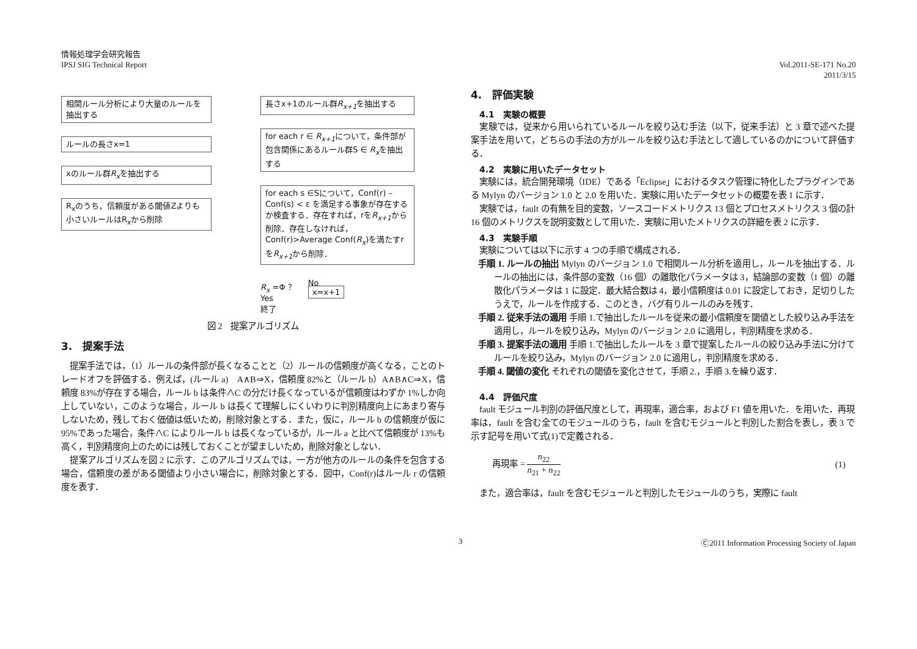情報処理学会研究報告
IPSJ SIG Technical Report
Vol.2011-SE-171 No.20
2011/3/15
相関ルール分析により大量のルールを抽出する
ルールの長さx=1
xのルール群R<sub>x</sub>を抽出する
R<sub>x</sub>のうち，信頼度がある閾値Zよりも小さいルールはR<sub>x</sub>から削除
長さx+1のルール群R<sub>x+1</sub>を抽出する
for each r ∈ R<sub>x+1</sub>について，条件部が包含関係にあるルール群S ∈ R<sub>x</sub>を抽出する
for each s ∈Sについて，Conf(r) – Conf(s) < ε を満足する事象が存在するか検査する．存在すれば，rをR<sub>x+1</sub>から削除．存在しなければ，Conf(r)>Average Conf(R<sub>x</sub>)を満たすrをR<sub>x+1</sub>から削除．
R<sub>x</sub> =Φ ？
Yes
終了
No
x=x+1
図 2　提案アルゴリズム
3.　提案手法
　提案手法では，（1）ルールの条件部が長くなることと（2）ルールの信頼度が高くなる，ことのトレードオフを評価する．例えば，(ルール a)　A∧B⇒X，信頼度 82%と（ルール b）A∧B∧C⇒X，信頼度 83%が存在する場合，ルール b は条件∧C の分だけ長くなっているが信頼度はわずか 1%しか向上していない，このような場合，ルール b は長くて理解しにくいわりに判別精度向上にあまり寄与しないため，残しておく価値は低いため，削除対象とする．また，仮に，ルール b の信頼度が仮に 95%であった場合，条件∧C によりルール b は長くなっているが，ルール a と比べて信頼度が 13%も高く，判別精度向上のためには残しておくことが望ましいため，削除対象としない．
　提案アルゴリズムを図 2 に示す．このアルゴリズムでは，一方が他方のルールの条件を包含する場合，信頼度の差がある閾値より小さい場合に，削除対象とする．図中，Conf(r)はルール r の信頼度を表す．
4.　評価実験
4.1　実験の概要
　実験では，従来から用いられているルールを絞り込む手法（以下，従来手法）と 3 章で述べた提案手法を用いて，どちらの手法の方がルールを絞り込む手法として適しているのかについて評価する．
4.2　実験に用いたデータセット
　実験には，統合開発環境（IDE）である「Eclipse」におけるタスク管理に特化したプラグインである Mylyn のバージョン 1.0 と 2.0 を用いた．実験に用いたデータセットの概要を表 1 に示す．
　実験では，fault の有無を目的変数，ソースコードメトリクス 13 個とプロセスメトリクス 3 個の計 16 個のメトリクスを説明変数として用いた．実験に用いたメトリクスの詳細を表 2 に示す．
4.3　実験手順
　実験については以下に示す 4 つの手順で構成される．
手順 1. ルールの抽出 Mylyn のバージョン 1.0 で相関ルール分析を適用し，ルールを抽出する．ルールの抽出には，条件部の変数（16 個）の離散化パラメータは 3，結論部の変数（1 個）の離散化パラメータは 1 に設定．最大結合数は 4，最小信頼度は 0.01 に設定しておき，足切りしたうえで，ルールを作成する．このとき，バグ有りルールのみを残す．
手順 2. 従来手法の適用 手順 1.で抽出したルールを従来の最小信頼度を閾値とした絞り込み手法を適用し，ルールを絞り込み，Mylyn のバージョン 2.0 に適用し，判別精度を求める．
手順 3. 提案手法の適用 手順 1.で抽出したルールを 3 章で提案したルールの絞り込み手法に分けてルールを絞り込み，Mylyn のバージョン 2.0 に適用し，判別精度を求める．
手順 4. 閾値の変化 それぞれの閾値を変化させて，手順 2.，手順 3.を繰り返す．
4.4　評価尺度
　fault モジュール判別の評価尺度として，再現率，適合率，および F1 値を用いた．を用いた．再現率は，fault を含む全てのモジュールのうち，fault を含むモジュールと判別した割合を表し，表 3 で示す記号を用いて式(1)で定義される．
再現率 = n<sub>22</sub> n<sub>21</sub> + n<sub>22</sub> (1)
　また，適合率は，fault を含むモジュールと判別したモジュールのうち，実際に fault
3 Ⓒ2011 Information Processing Society of Japan